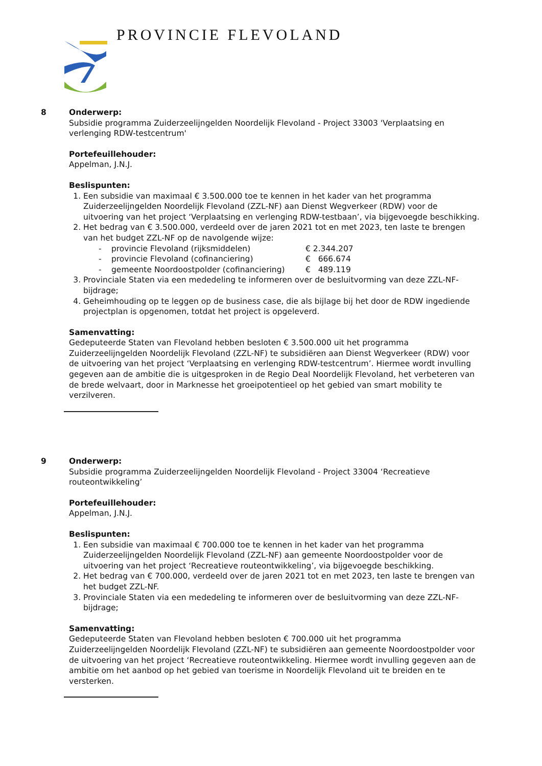PROVINCIE FLEVOLAND
8
Onderwerp:
Subsidie programma Zuiderzeelijngelden Noordelijk Flevoland - Project 33003 'Verplaatsing en verlenging RDW-testcentrum'
Portefeuillehouder:
Appelman, J.N.J.
Beslispunten:
1. Een subsidie van maximaal € 3.500.000 toe te kennen in het kader van het programma Zuiderzeelijngelden Noordelijk Flevoland (ZZL-NF) aan Dienst Wegverkeer (RDW) voor de uitvoering van het project ‘Verplaatsing en verlenging RDW-testbaan’, via bijgevoegde beschikking.
2. Het bedrag van € 3.500.000, verdeeld over de jaren 2021 tot en met 2023, ten laste te brengen van het budget ZZL-NF op de navolgende wijze:
- provincie Flevoland (rijksmiddelen) € 2.344.207
- provincie Flevoland (cofinanciering) € 666.674
- gemeente Noordoostpolder (cofinanciering) € 489.119
3. Provinciale Staten via een mededeling te informeren over de besluitvorming van deze ZZL-NF-bijdrage;
4. Geheimhouding op te leggen op de business case, die als bijlage bij het door de RDW ingediende projectplan is opgenomen, totdat het project is opgeleverd.
Samenvatting:
Gedeputeerde Staten van Flevoland hebben besloten € 3.500.000 uit het programma Zuiderzeelijngelden Noordelijk Flevoland (ZZL-NF) te subsidiëren aan Dienst Wegverkeer (RDW) voor de uitvoering van het project ‘Verplaatsing en verlenging RDW-testcentrum’. Hiermee wordt invulling gegeven aan de ambitie die is uitgesproken in de Regio Deal Noordelijk Flevoland, het verbeteren van de brede welvaart, door in Marknesse het groeipotentieel op het gebied van smart mobility te verzilveren.
9
Onderwerp:
Subsidie programma Zuiderzeelijngelden Noordelijk Flevoland - Project 33004 ‘Recreatieve routeontwikkeling’
Portefeuillehouder:
Appelman, J.N.J.
Beslispunten:
1. Een subsidie van maximaal € 700.000 toe te kennen in het kader van het programma Zuiderzeelijngelden Noordelijk Flevoland (ZZL-NF) aan gemeente Noordoostpolder voor de uitvoering van het project ‘Recreatieve routeontwikkeling’, via bijgevoegde beschikking.
2. Het bedrag van € 700.000, verdeeld over de jaren 2021 tot en met 2023, ten laste te brengen van het budget ZZL-NF.
3. Provinciale Staten via een mededeling te informeren over de besluitvorming van deze ZZL-NF-bijdrage;
Samenvatting:
Gedeputeerde Staten van Flevoland hebben besloten € 700.000 uit het programma Zuiderzeelijngelden Noordelijk Flevoland (ZZL-NF) te subsidiëren aan gemeente Noordoostpolder voor de uitvoering van het project ‘Recreatieve routeontwikkeling. Hiermee wordt invulling gegeven aan de ambitie om het aanbod op het gebied van toerisme in Noordelijk Flevoland uit te breiden en te versterken.